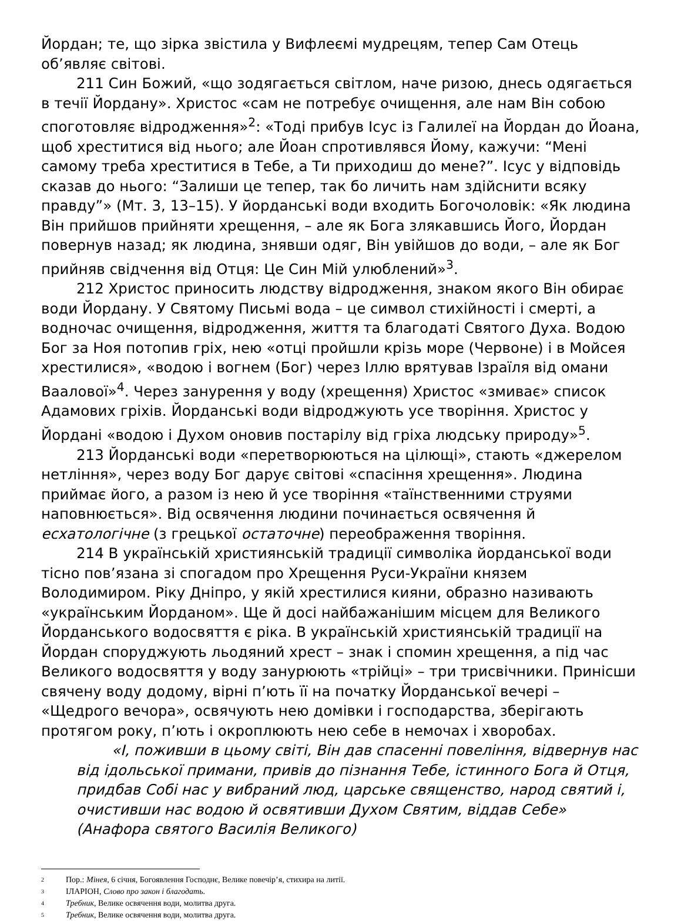Йордан; те, що зірка звістила у Вифлеємі мудрецям, тепер Сам Отець об’являє світові.
211 Син Божий, «що зодягається світлом, наче ризою, днесь одягається в течії Йордану». Христос «сам не потребує очищення, але нам Він собою споготовляє відродження»<sup>2</sup>: «Тоді прибув Ісус із Галилеї на Йордан до Йоана, щоб хреститися від нього; але Йоан спротивлявся Йому, кажучи: “Мені самому треба хреститися в Тебе, а Ти приходиш до мене?”. Ісус у відповідь сказав до нього: “Залиши це тепер, так бо личить нам здійснити всяку правду”» (Мт. 3, 13–15). У йорданські води входить Богочоловік: «Як людина Він прийшов прийняти хрещення, – але як Бога злякавшись Його, Йордан повернув назад; як людина, знявши одяг, Він увійшов до води, – але як Бог прийняв свідчення від Отця: Це Син Мій улюблений»<sup>3</sup>.
212 Христос приносить людству відродження, знаком якого Він обирає води Йордану. У Святому Письмі вода – це символ стихійності і смерті, а водночас очищення, відродження, життя та благодаті Святого Духа. Водою Бог за Ноя потопив гріх, нею «отці пройшли крізь море (Червоне) і в Мойсея хрестилися», «водою і вогнем (Бог) через Іллю врятував Ізраїля від омани Ваалової»<sup>4</sup>. Через занурення у воду (хрещення) Христос «змиває» список Адамових гріхів. Йорданські води відроджують усе творіння. Христос у Йордані «водою і Духом оновив постарілу від гріха людську природу»<sup>5</sup>.
213 Йорданські води «перетворюються на цілющі», стають «джерелом нетління», через воду Бог дарує світові «спасіння хрещення». Людина приймає його, а разом із нею й усе творіння «таїнственними струями наповнюється». Від освячення людини починається освячення й есхатологічне (з грецької остаточне) переображення творіння.
214 В українській християнській традиції символіка йорданської води тісно пов’язана зі спогадом про Хрещення Руси-України князем Володимиром. Ріку Дніпро, у якій хрестилися кияни, образно називають «українським Йорданом». Ще й досі найбажанішим місцем для Великого Йорданського водосвяття є ріка. В українській християнській традиції на Йордан споруджують льодяний хрест – знак і спомин хрещення, а під час Великого водосвяття у воду занурюють «трійці» – три трисвічники. Принісши свячену воду додому, вірні п’ють її на початку Йорданської вечері – «Щедрого вечора», освячують нею домівки і господарства, зберігають протягом року, п’ють і окроплюють нею себе в немочах і хворобах.
«І, поживши в цьому світі, Він дав спасенні повеління, відвернув нас від ідольської примани, привів до пізнання Тебе, істинного Бога й Отця, придбав Собі нас у вибраний люд, царське священство, народ святий і, очистивши нас водою й освятивши Духом Святим, віддав Себе» (Анафора святого Василія Великого)
<sup>2</sup> Пор.: Мінея, 6 січня, Богоявлення Господнє, Велике повечір’я, стихира на литії.
<sup>3</sup> ІЛАРІОН, Слово про закон і благодать.
<sup>4</sup> Требник, Велике освячення води, молитва друга.
<sup>5</sup> Требник, Велике освячення води, молитва друга.